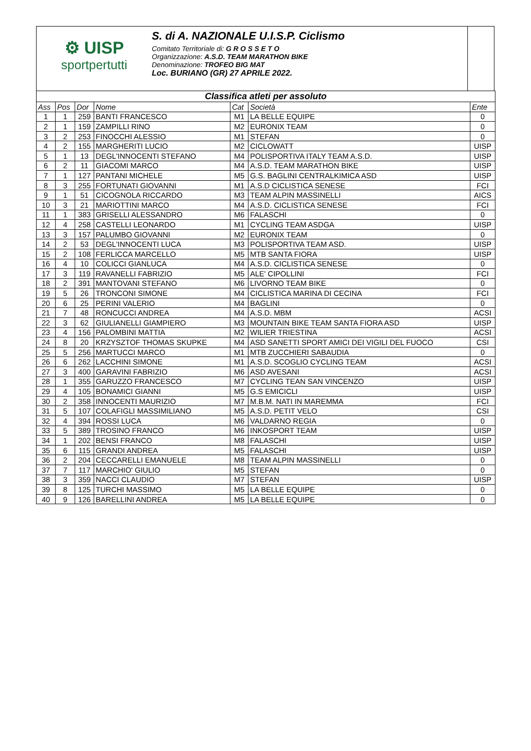⚙ UISP
sportpertutti
S. di A. NAZIONALE U.I.S.P. Ciclismo
Comitato Territoriale di: G R O S S E T O
Organizzazione: A.S.D. TEAM MARATHON BIKE
Denominazione: TROFEO BIG MAT
Loc. BURIANO (GR) 27 APRILE 2022.
| Classifica atleti per assoluto | | | | | | |
| Ass | Pos | Dor | Nome | Cat | Società | Ente |
| 1 | 1 | 259 | BANTI FRANCESCO | M1 | LA BELLE EQUIPE | 0 |
| 2 | 1 | 159 | ZAMPILLI RINO | M2 | EURONIX TEAM | 0 |
| 3 | 2 | 253 | FINOCCHI ALESSIO | M1 | STEFAN | 0 |
| 4 | 2 | 155 | MARGHERITI LUCIO | M2 | CICLOWATT | UISP |
| 5 | 1 | 13 | DEGL'INNOCENTI STEFANO | M4 | POLISPORTIVA ITALY TEAM A.S.D. | UISP |
| 6 | 2 | 11 | GIACOMI MARCO | M4 | A.S.D. TEAM MARATHON BIKE | UISP |
| 7 | 1 | 127 | PANTANI MICHELE | M5 | G.S. BAGLINI CENTRALKIMICA ASD | UISP |
| 8 | 3 | 255 | FORTUNATI GIOVANNI | M1 | A.S.D CICLISTICA SENESE | FCI |
| 9 | 1 | 51 | CICOGNOLA RICCARDO | M3 | TEAM ALPIN MASSINELLI | AICS |
| 10 | 3 | 21 | MARIOTTINI MARCO | M4 | A.S.D. CICLISTICA SENESE | FCI |
| 11 | 1 | 383 | GRISELLI ALESSANDRO | M6 | FALASCHI | 0 |
| 12 | 4 | 258 | CASTELLI LEONARDO | M1 | CYCLING TEAM ASDGA | UISP |
| 13 | 3 | 157 | PALUMBO GIOVANNI | M2 | EURONIX TEAM | 0 |
| 14 | 2 | 53 | DEGL'INNOCENTI LUCA | M3 | POLISPORTIVA TEAM ASD. | UISP |
| 15 | 2 | 108 | FERLICCA MARCELLO | M5 | MTB SANTA FIORA | UISP |
| 16 | 4 | 10 | COLICCI GIANLUCA | M4 | A.S.D. CICLISTICA SENESE | 0 |
| 17 | 3 | 119 | RAVANELLI FABRIZIO | M5 | ALE' CIPOLLINI | FCI |
| 18 | 2 | 391 | MANTOVANI STEFANO | M6 | LIVORNO TEAM BIKE | 0 |
| 19 | 5 | 26 | TRONCONI SIMONE | M4 | CICLISTICA MARINA DI CECINA | FCI |
| 20 | 6 | 25 | PERINI VALERIO | M4 | BAGLINI | 0 |
| 21 | 7 | 48 | RONCUCCI ANDREA | M4 | A.S.D. MBM | ACSI |
| 22 | 3 | 62 | GIULIANELLI GIAMPIERO | M3 | MOUNTAIN BIKE TEAM SANTA FIORA ASD | UISP |
| 23 | 4 | 156 | PALOMBINI MATTIA | M2 | WILIER TRIESTINA | ACSI |
| 24 | 8 | 20 | KRZYSZTOF THOMAS SKUPKE | M4 | ASD SANETTI SPORT AMICI DEI VIGILI DEL FUOCO | CSI |
| 25 | 5 | 256 | MARTUCCI MARCO | M1 | MTB ZUCCHIERI SABAUDIA | 0 |
| 26 | 6 | 262 | LACCHINI SIMONE | M1 | A.S.D. SCOGLIO CYCLING TEAM | ACSI |
| 27 | 3 | 400 | GARAVINI FABRIZIO | M6 | ASD AVESANI | ACSI |
| 28 | 1 | 355 | GARUZZO FRANCESCO | M7 | CYCLING TEAN SAN VINCENZO | UISP |
| 29 | 4 | 105 | BONAMICI GIANNI | M5 | G.S EMICICLI | UISP |
| 30 | 2 | 358 | INNOCENTI MAURIZIO | M7 | M.B.M. NATI IN MAREMMA | FCI |
| 31 | 5 | 107 | COLAFIGLI MASSIMILIANO | M5 | A.S.D. PETIT VELO | CSI |
| 32 | 4 | 394 | ROSSI LUCA | M6 | VALDARNO REGIA | 0 |
| 33 | 5 | 389 | TROSINO FRANCO | M6 | INKOSPORT TEAM | UISP |
| 34 | 1 | 202 | BENSI FRANCO | M8 | FALASCHI | UISP |
| 35 | 6 | 115 | GRANDI ANDREA | M5 | FALASCHI | UISP |
| 36 | 2 | 204 | CECCARELLI EMANUELE | M8 | TEAM ALPIN MASSINELLI | 0 |
| 37 | 7 | 117 | MARCHIO' GIULIO | M5 | STEFAN | 0 |
| 38 | 3 | 359 | NACCI CLAUDIO | M7 | STEFAN | UISP |
| 39 | 8 | 125 | TURCHI MASSIMO | M5 | LA BELLE EQUIPE | 0 |
| 40 | 9 | 126 | BARELLINI ANDREA | M5 | LA BELLE EQUIPE | 0 |